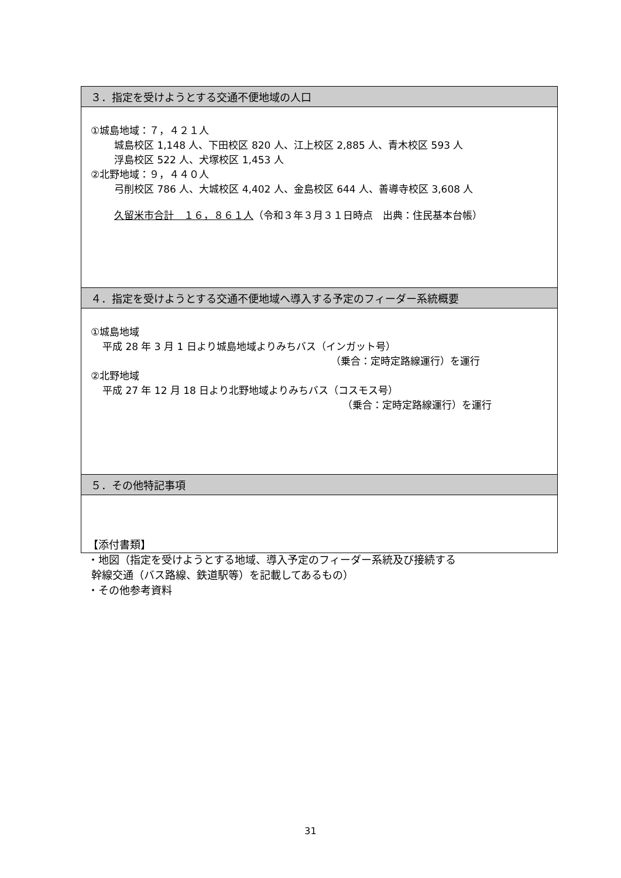| ３．指定を受けようとする交通不便地域の人口 |
| --- |
| ①城島地域：７，４２１人 城島校区 1,148 人、下田校区 820 人、江上校区 2,885 人、青木校区 593 人 浮島校区 522 人、犬塚校区 1,453 人 ②北野地域：９，４４０人 弓削校区 786 人、大城校区 4,402 人、金島校区 644 人、善導寺校区 3,608 人 久留米市合計 １６，８６１人 （令和３年３月３１日時点 出典：住民基本台帳） |
| ４．指定を受けようとする交通不便地域へ導入する予定のフィーダー系統概要 |
| ①城島地域 平成 28 年 3 月 1 日より城島地域よりみちバス（インガット号） （乗合：定時定路線運行）を運行 ②北野地域 平成 27 年 12 月 18 日より北野地域よりみちバス（コスモス号） （乗合：定時定路線運行）を運行 |
| ５．その他特記事項 |
【添付書類】
・地図（指定を受けようとする地域、導入予定のフィーダー系統及び接続する
幹線交通（バス路線、鉄道駅等）を記載してあるもの）
・その他参考資料
31